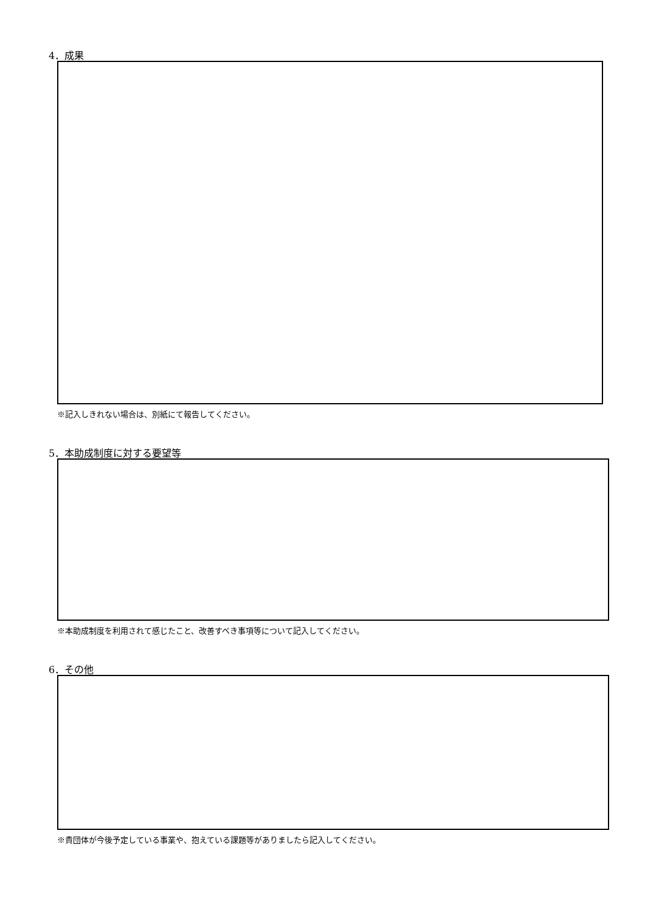4．成果
※記入しきれない場合は、別紙にて報告してください。
5．本助成制度に対する要望等
※本助成制度を利用されて感じたこと、改善すべき事項等について記入してください。
6．その他
※貴団体が今後予定している事業や、抱えている課題等がありましたら記入してください。